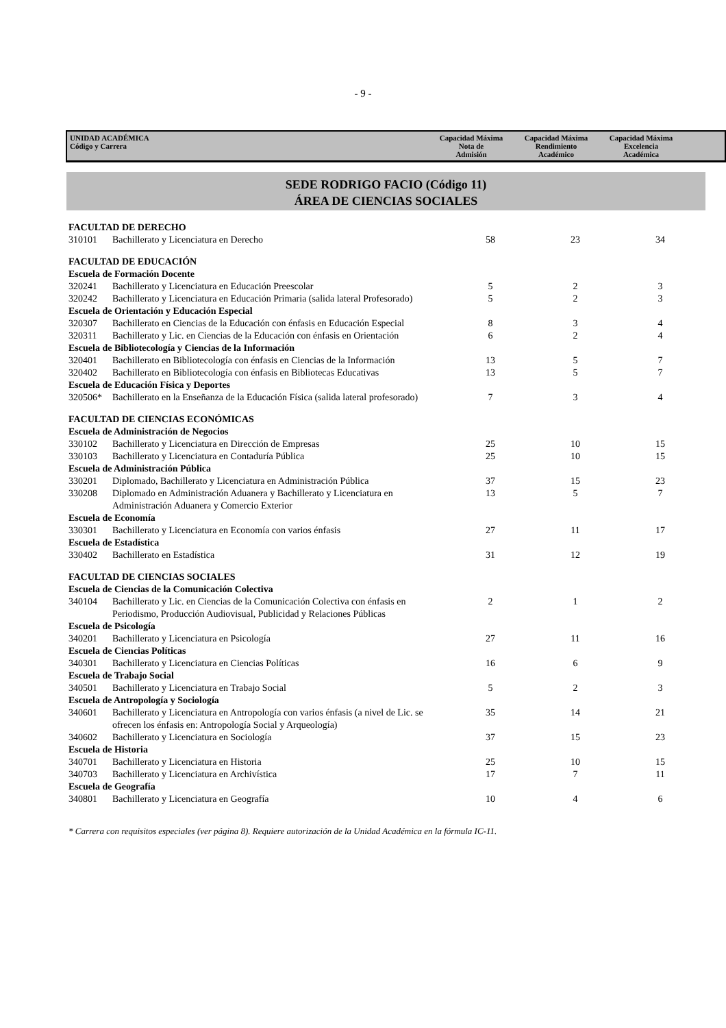- 9 -
UNIDAD ACADÉMICA
Código y Carrera
Capacidad Máxima
Nota de
Admisión
Capacidad Máxima
Rendimiento
Académico
Capacidad Máxima
Excelencia
Académica
SEDE RODRIGO FACIO (Código 11)
ÁREA DE CIENCIAS SOCIALES
| FACULTAD DE DERECHO | | | | |
| 310101 | Bachillerato y Licenciatura en Derecho | 58 | 23 | 34 |
| FACULTAD DE EDUCACIÓN | | | | |
| Escuela de Formación Docente | | | | |
| 320241 | Bachillerato y Licenciatura en Educación Preescolar | 5 | 2 | 3 |
| 320242 | Bachillerato y Licenciatura en Educación Primaria (salida lateral Profesorado) | 5 | 2 | 3 |
| Escuela de Orientación y Educación Especial | | | | |
| 320307 | Bachillerato en Ciencias de la Educación con énfasis en Educación Especial | 8 | 3 | 4 |
| 320311 | Bachillerato y Lic. en Ciencias de la Educación con énfasis en Orientación | 6 | 2 | 4 |
| Escuela de Bibliotecología y Ciencias de la Información | | | | |
| 320401 | Bachillerato en Bibliotecología con énfasis en Ciencias de la Información | 13 | 5 | 7 |
| 320402 | Bachillerato en Bibliotecología con énfasis en Bibliotecas Educativas | 13 | 5 | 7 |
| Escuela de Educación Física y Deportes | | | | |
| 320506* | Bachillerato en la Enseñanza de la Educación Física (salida lateral profesorado) | 7 | 3 | 4 |
| FACULTAD DE CIENCIAS ECONÓMICAS | | | | |
| Escuela de Administración de Negocios | | | | |
| 330102 | Bachillerato y Licenciatura en Dirección de Empresas | 25 | 10 | 15 |
| 330103 | Bachillerato y Licenciatura en Contaduría Pública | 25 | 10 | 15 |
| Escuela de Administración Pública | | | | |
| 330201 | Diplomado, Bachillerato y Licenciatura en Administración Pública | 37 | 15 | 23 |
| 330208 | Diplomado en Administración Aduanera y Bachillerato y Licenciatura en Administración Aduanera y Comercio Exterior | 13 | 5 | 7 |
| Escuela de Economía | | | | |
| 330301 | Bachillerato y Licenciatura en Economía con varios énfasis | 27 | 11 | 17 |
| Escuela de Estadística | | | | |
| 330402 | Bachillerato en Estadística | 31 | 12 | 19 |
| FACULTAD DE CIENCIAS SOCIALES | | | | |
| Escuela de Ciencias de la Comunicación Colectiva | | | | |
| 340104 | Bachillerato y Lic. en Ciencias de la Comunicación Colectiva con énfasis en Periodismo, Producción Audiovisual, Publicidad y Relaciones Públicas | 2 | 1 | 2 |
| Escuela de Psicología | | | | |
| 340201 | Bachillerato y Licenciatura en Psicología | 27 | 11 | 16 |
| Escuela de Ciencias Políticas | | | | |
| 340301 | Bachillerato y Licenciatura en Ciencias Políticas | 16 | 6 | 9 |
| Escuela de Trabajo Social | | | | |
| 340501 | Bachillerato y Licenciatura en Trabajo Social | 5 | 2 | 3 |
| Escuela de Antropología y Sociología | | | | |
| 340601 | Bachillerato y Licenciatura en Antropología con varios énfasis (a nivel de Lic. se ofrecen los énfasis en: Antropología Social y Arqueología) | 35 | 14 | 21 |
| 340602 | Bachillerato y Licenciatura en Sociología | 37 | 15 | 23 |
| Escuela de Historia | | | | |
| 340701 | Bachillerato y Licenciatura en Historia | 25 | 10 | 15 |
| 340703 | Bachillerato y Licenciatura en Archivística | 17 | 7 | 11 |
| Escuela de Geografía | | | | |
| 340801 | Bachillerato y Licenciatura en Geografía | 10 | 4 | 6 |
* Carrera con requisitos especiales (ver página 8). Requiere autorización de la Unidad Académica en la fórmula IC-11.